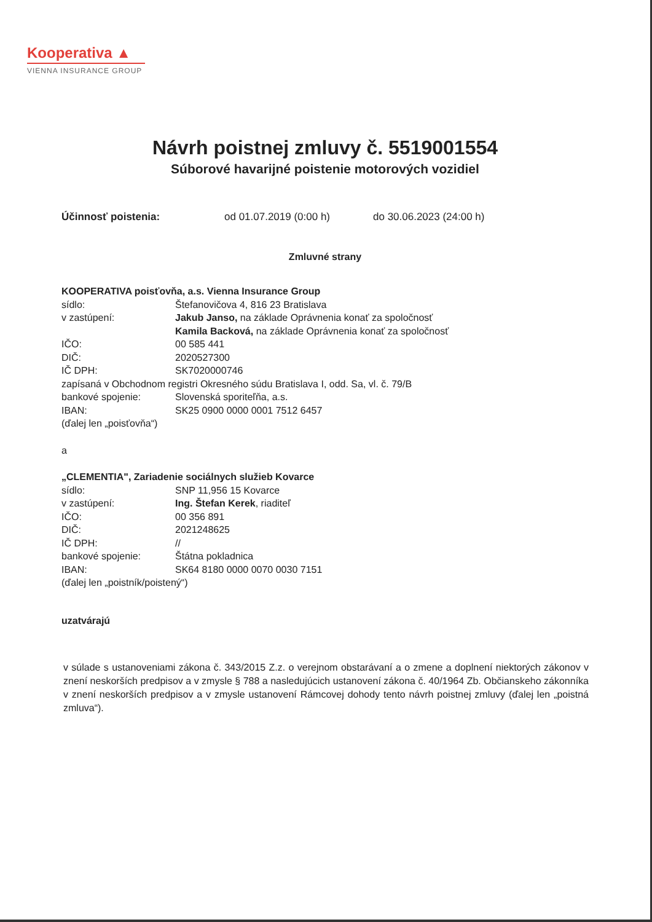Kooperativa ▲
VIENNA INSURANCE GROUP
Návrh poistnej zmluvy č. 5519001554
Súborové havarijné poistenie motorových vozidiel
Účinnosť poistenia: od 01.07.2019 (0:00 h) do 30.06.2023 (24:00 h)
Zmluvné strany
KOOPERATIVA poisťovňa, a.s. Vienna Insurance Group
sídlo: Štefanovičova 4, 816 23 Bratislava
v zastúpení: Jakub Janso, na základe Oprávnenia konať za spoločnosť
Kamila Backová, na základe Oprávnenia konať za spoločnosť
IČO: 00 585 441
DIČ: 2020527300
IČ DPH: SK7020000746
zapísaná v Obchodnom registri Okresného súdu Bratislava I, odd. Sa, vl. č. 79/B
bankové spojenie: Slovenská sporiteľňa, a.s.
IBAN: SK25 0900 0000 0001 7512 6457
(ďalej len „poisťovňa“)
a
„CLEMENTIA", Zariadenie sociálnych služieb Kovarce
sídlo: SNP 11,956 15 Kovarce
v zastúpení: Ing. Štefan Kerek, riaditeľ
IČO: 00 356 891
DIČ: 2021248625
IČ DPH: //
bankové spojenie: Štátna pokladnica
IBAN: SK64 8180 0000 0070 0030 7151
(ďalej len „poistník/poistený“)
uzatvárajú
v súlade s ustanoveniami zákona č. 343/2015 Z.z. o verejnom obstarávaní a o zmene a doplnení niektorých zákonov v znení neskorších predpisov a v zmysle § 788 a nasledujúcich ustanovení zákona č. 40/1964 Zb. Občianskeho zákonníka v znení neskorších predpisov a v zmysle ustanovení Rámcovej dohody tento návrh poistnej zmluvy (ďalej len „poistná zmluva“).